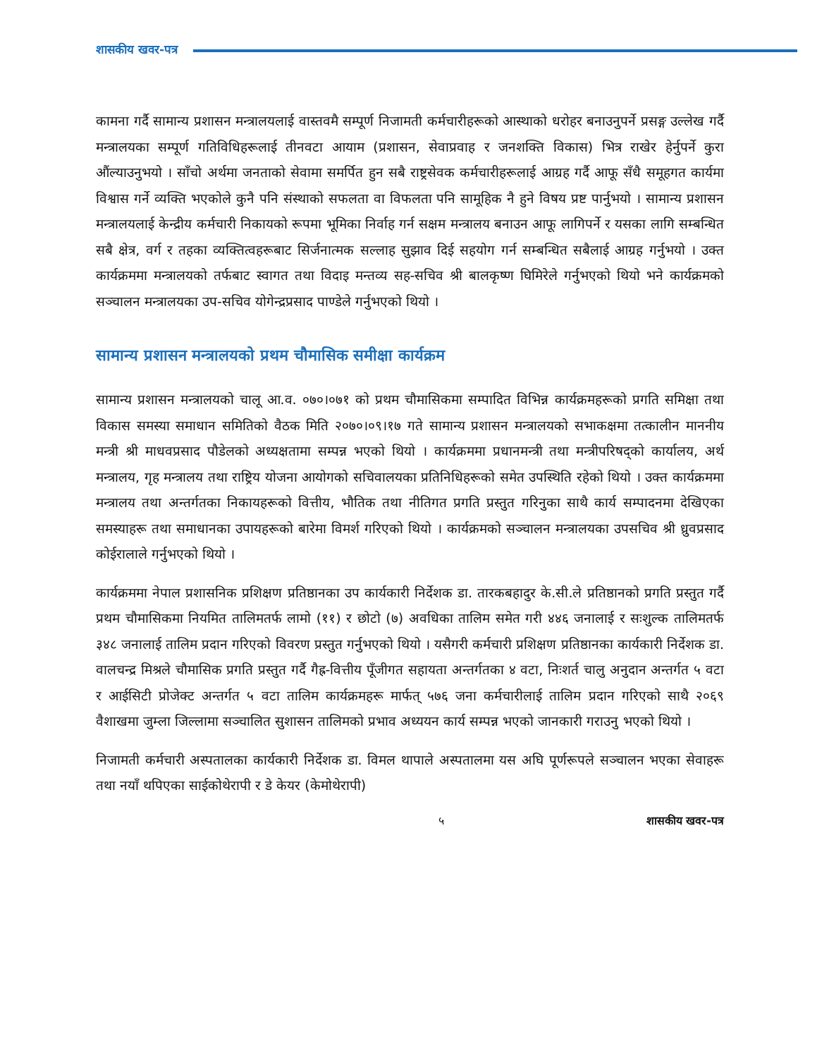शासकीय खवर-पत्र
कामना गर्दै सामान्य प्रशासन मन्त्रालयलाई वास्तवमै सम्पूर्ण निजामती कर्मचारीहरूको आस्थाको धरोहर बनाउनुपर्ने प्रसङ्ग उल्लेख गर्दै मन्त्रालयका सम्पूर्ण गतिविधिहरूलाई तीनवटा आयाम (प्रशासन, सेवाप्रवाह र जनशक्ति विकास) भित्र राखेर हेर्नुपर्ने कुरा औंल्याउनुभयो । साँचो अर्थमा जनताको सेवामा समर्पित हुन सबै राष्ट्रसेवक कर्मचारीहरूलाई आग्रह गर्दै आफू सँधै समूहगत कार्यमा विश्वास गर्ने व्यक्ति भएकोले कुनै पनि संस्थाको सफलता वा विफलता पनि सामूहिक नै हुने विषय प्रष्ट पार्नुभयो । सामान्य प्रशासन मन्त्रालयलाई केन्द्रीय कर्मचारी निकायको रूपमा भूमिका निर्वाह गर्न सक्षम मन्त्रालय बनाउन आफू लागिपर्ने र यसका लागि सम्बन्धित सबै क्षेत्र, वर्ग र तहका व्यक्तित्वहरूबाट सिर्जनात्मक सल्लाह सुझाव दिई सहयोग गर्न सम्बन्धित सबैलाई आग्रह गर्नुभयो । उक्त कार्यक्रममा मन्त्रालयको तर्फबाट स्वागत तथा विदाइ मन्तव्य सह-सचिव श्री बालकृष्ण घिमिरेले गर्नुभएको थियो भने कार्यक्रमको सञ्चालन मन्त्रालयका उप-सचिव योगेन्द्रप्रसाद पाण्डेले गर्नुभएको थियो ।
सामान्य प्रशासन मन्त्रालयको प्रथम चौमासिक समीक्षा कार्यक्रम
सामान्य प्रशासन मन्त्रालयको चालू आ.व. ०७०।०७१ को प्रथम चौमासिकमा सम्पादित विभिन्न कार्यक्रमहरूको प्रगति समिक्षा तथा विकास समस्या समाधान समितिको वैठक मिति २०७०।०९।१७ गते सामान्य प्रशासन मन्त्रालयको सभाकक्षमा तत्कालीन माननीय मन्त्री श्री माधवप्रसाद पौडेलको अध्यक्षतामा सम्पन्न भएको थियो । कार्यक्रममा प्रधानमन्त्री तथा मन्त्रीपरिषद्को कार्यालय, अर्थ मन्त्रालय, गृह मन्त्रालय तथा राष्ट्रिय योजना आयोगको सचिवालयका प्रतिनिधिहरूको समेत उपस्थिति रहेको थियो । उक्त कार्यक्रममा मन्त्रालय तथा अन्तर्गतका निकायहरूको वित्तीय, भौतिक तथा नीतिगत प्रगति प्रस्तुत गरिनुका साथै कार्य सम्पादनमा देखिएका समस्याहरू तथा समाधानका उपायहरूको बारेमा विमर्श गरिएको थियो । कार्यक्रमको सञ्चालन मन्त्रालयका उपसचिव श्री ध्रुवप्रसाद कोईरालाले गर्नुभएको थियो ।
कार्यक्रममा नेपाल प्रशासनिक प्रशिक्षण प्रतिष्ठानका उप कार्यकारी निर्देशक डा. तारकबहादुर के.सी.ले प्रतिष्ठानको प्रगति प्रस्तुत गर्दै प्रथम चौमासिकमा नियमित तालिमतर्फ लामो (११) र छोटो (७) अवधिका तालिम समेत गरी ४४६ जनालाई र सःशुल्क तालिमतर्फ ३४८ जनालाई तालिम प्रदान गरिएको विवरण प्रस्तुत गर्नुभएको थियो । यसैगरी कर्मचारी प्रशिक्षण प्रतिष्ठानका कार्यकारी निर्देशक डा. वालचन्द्र मिश्रले चौमासिक प्रगति प्रस्तुत गर्दै गैह्र-वित्तीय पूँजीगत सहायता अन्तर्गतका ४ वटा, निःशर्त चालु अनुदान अन्तर्गत ५ वटा र आईसिटी प्रोजेक्ट अन्तर्गत ५ वटा तालिम कार्यक्रमहरू मार्फत् ५७६ जना कर्मचारीलाई तालिम प्रदान गरिएको साथै २०६९ वैशाखमा जुम्ला जिल्लामा सञ्चालित सुशासन तालिमको प्रभाव अध्ययन कार्य सम्पन्न भएको जानकारी गराउनु भएको थियो ।
निजामती कर्मचारी अस्पतालका कार्यकारी निर्देशक डा. विमल थापाले अस्पतालमा यस अघि पूर्णरूपले सञ्चालन भएका सेवाहरू तथा नयाँ थपिएका साईकोथेरापी र डे केयर (केमोथेरापी)
५ शासकीय खवर-पत्र